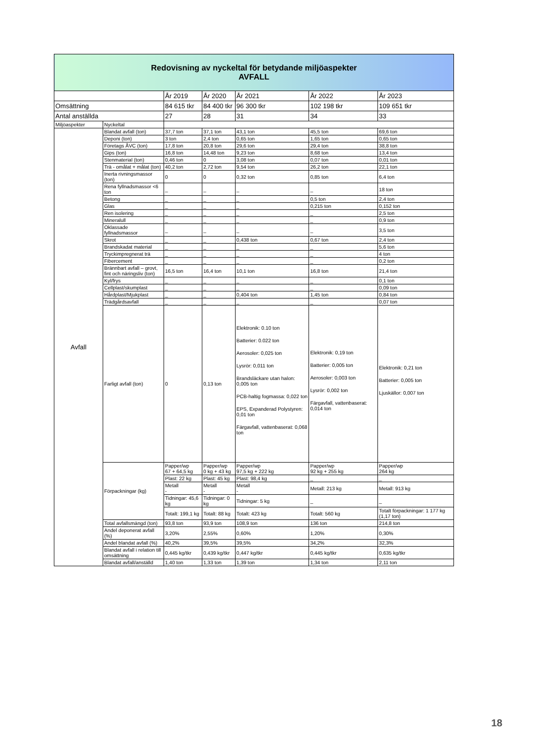| Redovisning av nyckeltal för betydande miljöaspekter AVFALL | | | | | | |
| --- | --- | --- | --- | --- | --- | --- |
| | | År 2019 | År 2020 | År 2021 | År 2022 | År 2023 |
| Omsättning | | 84 615 tkr | 84 400 tkr | 96 300 tkr | 102 198 tkr | 109 651 tkr |
| Antal anställda | | 27 | 28 | 31 | 34 | 33 |
| Miljöaspekter | Nyckeltal | | | | | |
| Avfall | Blandat avfall (ton) | 37,7 ton | 37,1 ton | 43,1 ton | 45,5 ton | 69,6 ton |
| | Deponi (ton) | 3 ton | 2,4 ton | 0,65 ton | 1,65 ton | 0,65 ton |
| | Företags ÅVC (ton) | 17,8 ton | 20,8 ton | 29,6 ton | 29,4 ton | 38,8 ton |
| | Gips (ton) | 16,8 ton | 14,48 ton | 9,23 ton | 8,68 ton | 13,4 ton |
| | Stenmaterial (ton) | 0,46 ton | 0 | 3,08 ton | 0,07 ton | 0,01 ton |
| | Trä - omålat + målat (ton) | 40,2 ton | 2,72 ton | 9,54 ton | 26,2 ton | 22,1 ton |
| | Inerta rivningsmassor (ton) | 0 | 0 | 0,32 ton | 0,85 ton | 6,4 ton |
| | Rena fyllnadsmassor <6 ton | _ | _ | _ | _ | 18 ton |
| | Betong | _ | _ | _ | 0,5 ton | 2,4 ton |
| | Glas | _ | _ | _ | 0,215 ton | 0,152 ton |
| | Ren isolering | _ | _ | _ | _ | 2,5 ton |
| | Mineralull | _ | _ | _ | _ | 0,9 ton |
| | Oklassade fyllnadsmassor | _ | _ | _ | _ | 3,5 ton |
| | Skrot | _ | _ | 0,438 ton | 0,67 ton | 2,4 ton |
| | Brandskadat material | _ | _ | _ | _ | 5,6 ton |
| | Tryckimpregnerat trä | _ | _ | _ | _ | 4 ton |
| | Fibercement | _ | _ | _ | _ | 0,2 ton |
| | Brännbart avfall – grovt, fint och näringsliv (ton) | 16,5 ton | 16,4 ton | 10,1 ton | 16,8 ton | 21,4 ton |
| | Kyl/frys | _ | _ | _ | _ | 0,1 ton |
| | Cellplast/skumplast | _ | _ | _ | _ | 0,09 ton |
| | Hårdplast/Mjukplast | _ | _ | 0,404 ton | 1,45 ton | 0,84 ton |
| | Trädgårdsavfall | _ | _ | _ | _ | 0,07 ton |
| | Farligt avfall (ton) | 0 | 0,13 ton | Elektronik: 0.10 ton Batterier: 0.022 ton Aerosoler: 0,025 ton Lysrör: 0,011 ton Brandsläckare utan halon: 0,005 ton PCB-haltig fogmassa: 0,022 ton EPS, Expanderad Polystyren: 0,01 ton Färgavfall, vattenbaserat: 0,068 ton | Elektronik: 0,19 ton Batterier: 0,005 ton Aerosoler: 0,003 ton Lysrör: 0,002 ton Färgavfall, vattenbaserat: 0,014 ton | Elektronik: 0,21 ton Batterier: 0,005 ton Ljuskällor: 0,007 ton |
| | Förpackningar (kg) | Papper/wp 67 + 64,5 kg | Papper/wp 0 kg + 43 kg | Papper/wp 97,5 kg + 222 kg | Papper/wp 92 kg + 255 kg | Papper/wp 264 kg |
| | | Plast: 22 kg | Plast: 45 kg | Plast: 98,4 kg | _ | _ |
| | | Metall - | Metall - | Metall - | Metall: 213 kg | Metall: 913 kg |
| | | Tidningar: 45,6 kg | Tidningar: 0 kg | Tidningar: 5 kg | _ | _ |
| | | Totalt: 199,1 kg | Totalt: 88 kg | Totalt: 423 kg | Totalt: 560 kg | Totalt förpackningar: 1 177 kg (1,17 ton) |
| | Total avfallsmängd (ton) | 93,8 ton | 93,9 ton | 108,9 ton | 136 ton | 214,8 ton |
| | Andel deponerat avfall (%) | 3,20% | 2,55% | 0,60% | 1,20% | 0,30% |
| | Andel blandat avfall (%) | 40,2% | 39,5% | 39,5% | 34,2% | 32,3% |
| | Blandat avfall i relation till omsättning | 0,445 kg/tkr | 0,439 kg/tkr | 0,447 kg/tkr | 0,445 kg/tkr | 0,635 kg/tkr |
| | Blandat avfall/anställd | 1,40 ton | 1,33 ton | 1,39 ton | 1,34 ton | 2,11 ton |
18